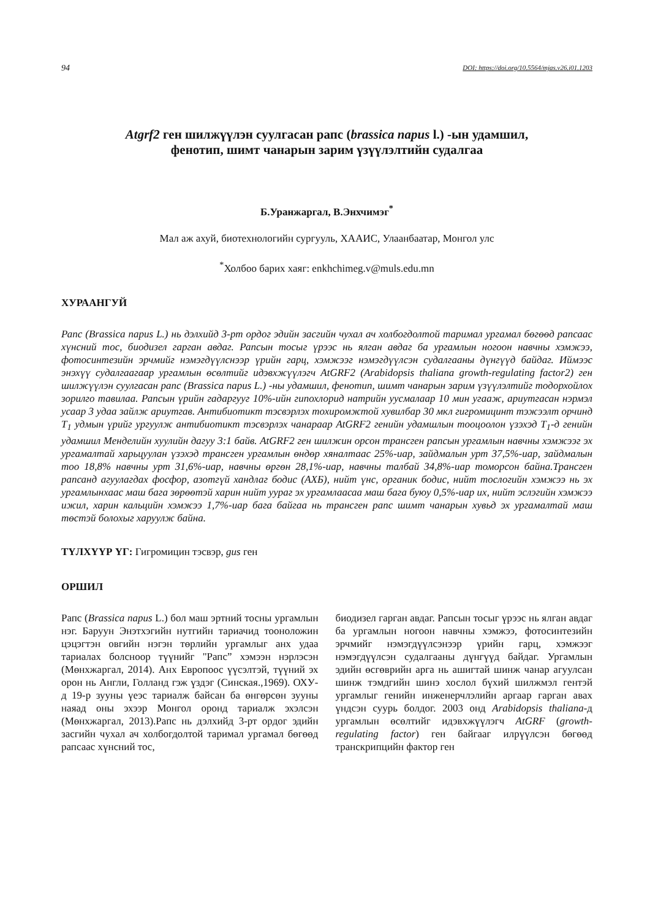94 DOI: https://doi.org/10.5564/mjas.v26.i01.1203
Atgrf2 ген шилжүүлэн суулгасан рапс (brassica napus l.) -ын удамшил,
фенотип, шимт чанарын зарим үзүүлэлтийн судалгаа
Б.Уранжаргал, В.Энхчимэг<sup>*</sup>
Мал аж ахуй, биотехнологийн сургууль, ХААИС, Улаанбаатар, Монгол улс
<sup>*</sup> Холбоо барих хаяг: enkhchimeg.v@muls.edu.mn
ХУРААНГУЙ
Рапс (Brassica napus L.) нь дэлхийд 3-рт ордог эдийн засгийн чухал ач холбогдолтой таримал ургамал бөгөөд рапсаас хүнсний тос, биодизел гарган авдаг. Рапсын тосыг үрээс нь ялган авдаг ба ургамлын ногоон навчны хэмжээ, фотосинтезийн эрчмийг нэмэгдүүлснээр үрийн гарц, хэмжээг нэмэгдүүлсэн судалгааны дүнгүүд байдаг. Иймээс энэхүү судалгаагаар ургамлын өсөлтийг идэвхжүүлэгч AtGRF2 (Arabidopsis thaliana growth-regulating factor2) ген шилжүүлэн суулгасан рапс (Brassica napus L.) -ны удамшил, фенотип, шимт чанарын зарим үзүүлэлтийг тодорхойлох зорилго тавилаа. Рапсын үрийн гадаргууг 10%-ийн гипохлорид натрийн уусмалаар 10 мин угааж, ариутгасан нэрмэл усаар 3 удаа зайлж ариутгав. Антибиотикт тэсвэрлэх тохиромжтой хувилбар 30 мкл гигромицинт тэжээлт орчинд T<sub>1</sub> удмын үрийг ургуулж антибиотикт тэсвэрлэх чанараар AtGRF2 генийн удамшлын тооцоолон үзэхэд T<sub>1</sub>-д генийн удамшил Менделийн хуулийн дагуу 3:1 байв. AtGRF2 ген шилжин орсон трансген рапсын ургамлын навчны хэмжээг эх ургамалтай харьцуулан үзэхэд трансген ургамлын өндөр хяналтаас 25%-иар, зайдмалын урт 37,5%-иар, зайдмалын тоо 18,8% навчны урт 31,6%-иар, навчны өргөн 28,1%-иар, навчны талбай 34,8%-иар томорсон байна.Трансген рапсанд агуулагдах фосфор, азотгүй хандлаг бодис (АХБ), нийт үнс, органик бодис, нийт тослогийн хэмжээ нь эх ургамлынхаас маш бага зөрөөтэй харин нийт уураг эх ургамлаасаа маш бага буюу 0,5%-иар их, нийт эслэгийн хэмжээ ижил, харин кальцийн хэмжээ 1,7%-иар бага байгаа нь трансген рапс шимт чанарын хувьд эх ургамалтай маш төстэй болохыг харуулж байна.
ТҮЛХҮҮР ҮГ: Гигромицин тэсвэр, gus ген
ОРШИЛ
Рапс (Brassica napus L.) бол маш эртний тосны ургамлын нэг. Баруун Энэтхэгийн нутгийн тариачид тооноложин цэцэгтэн овгийн нэгэн төрлийн ургамлыг анх удаа тариалах болсноор түүнийг "Рапс” хэмээн нэрлэсэн (Мөнхжаргал, 2014). Анх Европоос үүсэлтэй, түүний эх орон нь Англи, Голланд гэж үздэг (Синская.,1969). ОХУ-д 19-р зууны үеэс тариалж байсан ба өнгөрсөн зууны наяад оны эхээр Монгол оронд тариалж эхэлсэн (Мөнхжаргал, 2013).Рапс нь дэлхийд 3-рт ордог эдийн засгийн чухал ач холбогдолтой таримал ургамал бөгөөд рапсаас хүнсний тос,
биодизел гарган авдаг. Рапсын тосыг үрээс нь ялган авдаг ба ургамлын ногоон навчны хэмжээ, фотосинтезийн эрчмийг нэмэгдүүлсэнээр үрийн гарц, хэмжээг нэмэгдүүлсэн судалгааны дүнгүүд байдаг. Ургамлын эдийн өсгөврийн арга нь ашигтай шинж чанар агуулсан шинж тэмдгийн шинэ хослол бүхий шилжмэл гентэй ургамлыг генийн инженерчлэлийн аргаар гарган авах үндсэн суурь болдог. 2003 онд Arabidopsis thaliana-д ургамлын өсөлтийг идэвхжүүлэгч AtGRF (growth-regulating factor) ген байгааг илрүүлсэн бөгөөд транскрипцийн фактор ген